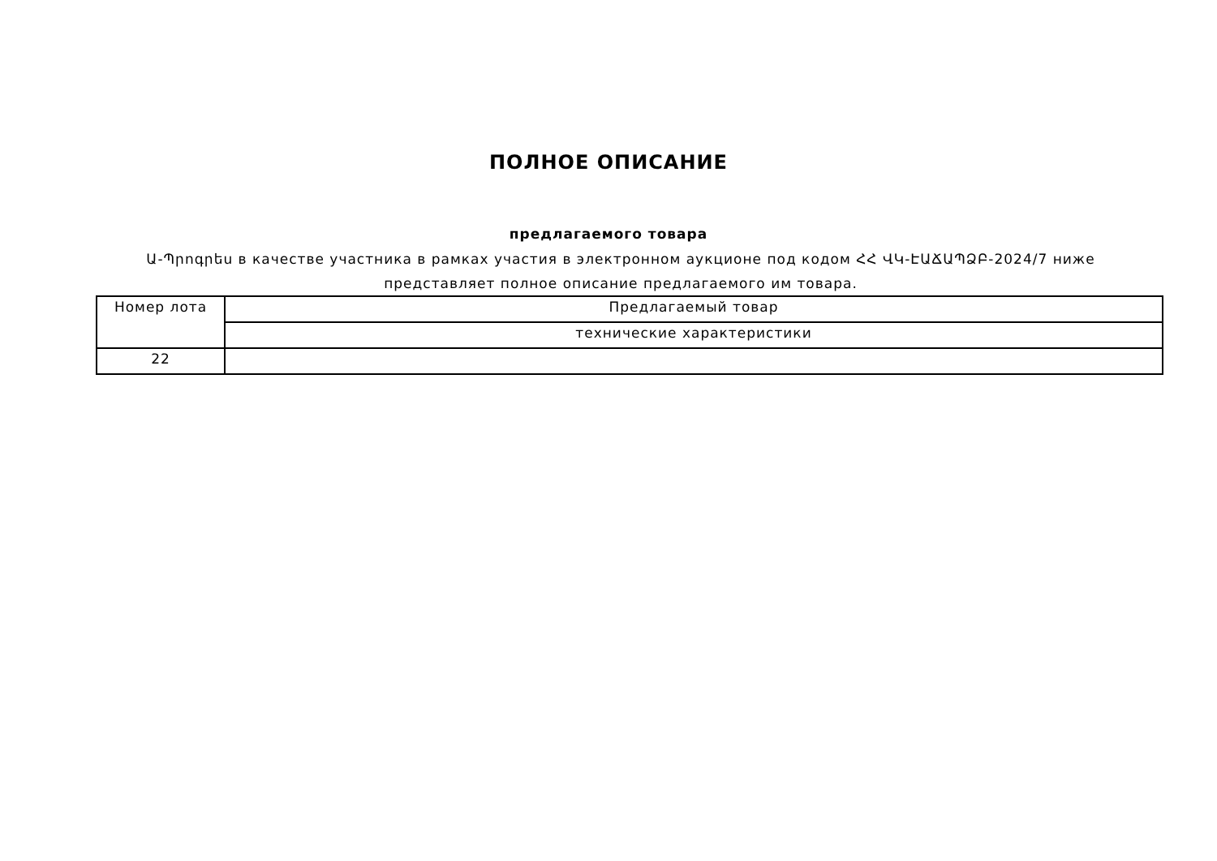ПОЛНОЕ ОПИСАНИЕ
предлагаемого товара
Ա-Պրոգրես в качестве участника в рамках участия в электронном аукционе под кодом ՀՀ ՎԿ-ԷԱՃԱՊՁԲ-2024/7 ниже представляет полное описание предлагаемого им товара.
| Номер лота | Предлагаемый товар |
| | технические характеристики |
| 22 | |